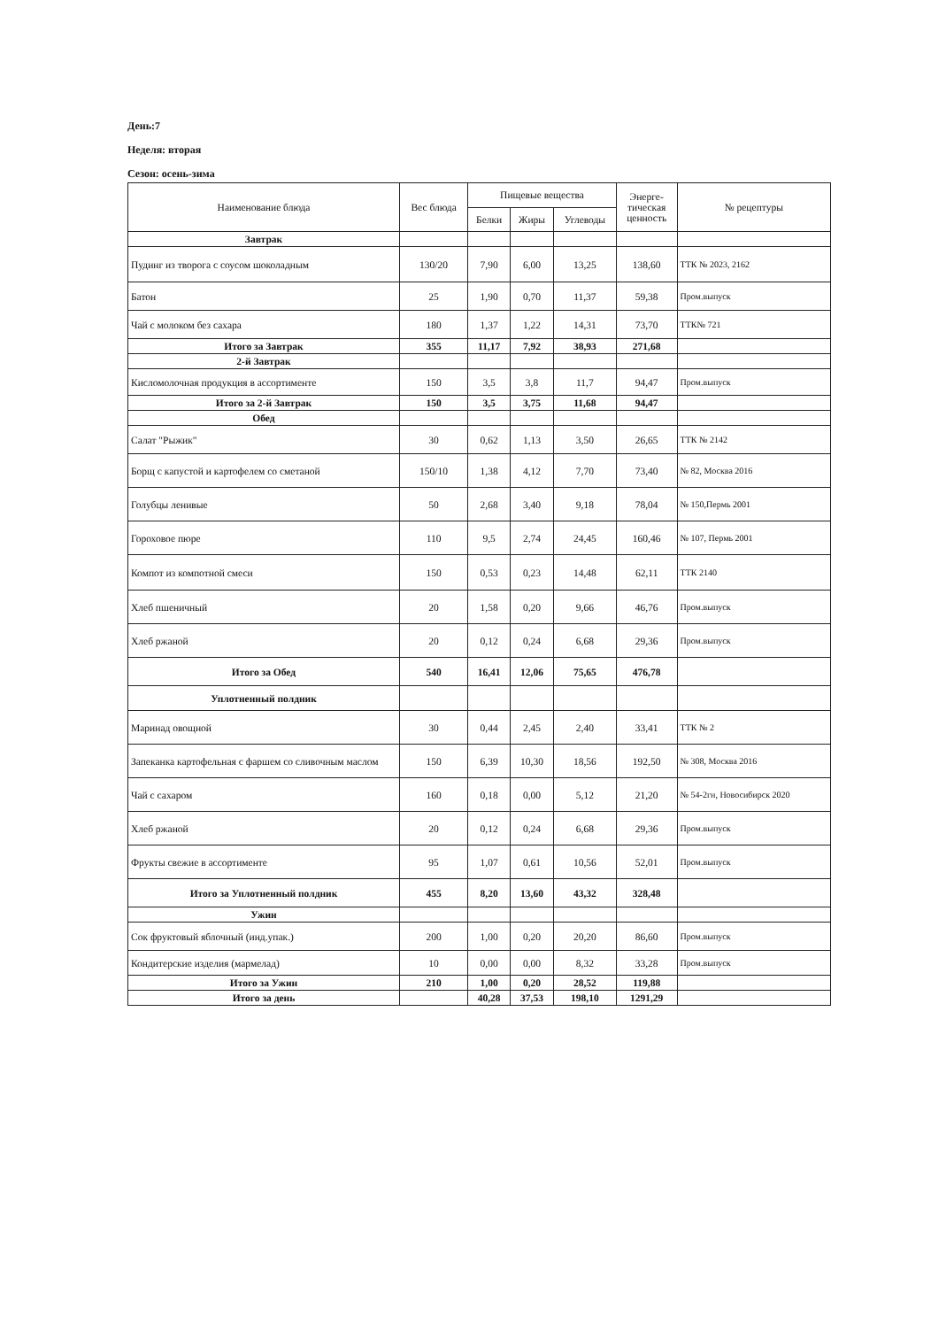День:7
Неделя: вторая
Сезон: осень-зима
| Наименование блюда | Вес блюда | Пищевые вещества | | | Энерге- тическая ценность | № рецептуры |
| --- | --- | --- | --- | --- | --- | --- |
| | | Белки | Жиры | Углеводы | | |
| Завтрак | | | | | | |
| Пудинг из творога с соусом шоколадным | 130/20 | 7,90 | 6,00 | 13,25 | 138,60 | ТТК № 2023, 2162 |
| Батон | 25 | 1,90 | 0,70 | 11,37 | 59,38 | Пром.выпуск |
| Чай с молоком без сахара | 180 | 1,37 | 1,22 | 14,31 | 73,70 | ТТК№ 721 |
| Итого за Завтрак | 355 | 11,17 | 7,92 | 38,93 | 271,68 | |
| 2-й Завтрак | | | | | | |
| Кисломолочная продукция в ассортименте | 150 | 3,5 | 3,8 | 11,7 | 94,47 | Пром.выпуск |
| Итого за 2-й Завтрак | 150 | 3,5 | 3,75 | 11,68 | 94,47 | |
| Обед | | | | | | |
| Салат "Рыжик" | 30 | 0,62 | 1,13 | 3,50 | 26,65 | ТТК № 2142 |
| Борщ с капустой и картофелем со сметаной | 150/10 | 1,38 | 4,12 | 7,70 | 73,40 | № 82, Москва 2016 |
| Голубцы ленивые | 50 | 2,68 | 3,40 | 9,18 | 78,04 | № 150,Пермь 2001 |
| Гороховое пюре | 110 | 9,5 | 2,74 | 24,45 | 160,46 | № 107, Пермь 2001 |
| Компот из компотной смеси | 150 | 0,53 | 0,23 | 14,48 | 62,11 | ТТК 2140 |
| Хлеб пшеничный | 20 | 1,58 | 0,20 | 9,66 | 46,76 | Пром.выпуск |
| Хлеб ржаной | 20 | 0,12 | 0,24 | 6,68 | 29,36 | Пром.выпуск |
| Итого за Обед | 540 | 16,41 | 12,06 | 75,65 | 476,78 | |
| Уплотненный полдник | | | | | | |
| Маринад овощной | 30 | 0,44 | 2,45 | 2,40 | 33,41 | ТТК № 2 |
| Запеканка картофельная с фаршем со сливочным маслом | 150 | 6,39 | 10,30 | 18,56 | 192,50 | № 308, Москва 2016 |
| Чай с сахаром | 160 | 0,18 | 0,00 | 5,12 | 21,20 | № 54-2гн, Новосибирск 2020 |
| Хлеб ржаной | 20 | 0,12 | 0,24 | 6,68 | 29,36 | Пром.выпуск |
| Фрукты свежие в ассортименте | 95 | 1,07 | 0,61 | 10,56 | 52,01 | Пром.выпуск |
| Итого за Уплотненный полдник | 455 | 8,20 | 13,60 | 43,32 | 328,48 | |
| Ужин | | | | | | |
| Сок фруктовый яблочный (инд.упак.) | 200 | 1,00 | 0,20 | 20,20 | 86,60 | Пром.выпуск |
| Кондитерские изделия (мармелад) | 10 | 0,00 | 0,00 | 8,32 | 33,28 | Пром.выпуск |
| Итого за Ужин | 210 | 1,00 | 0,20 | 28,52 | 119,88 | |
| Итого за день | | 40,28 | 37,53 | 198,10 | 1291,29 | |